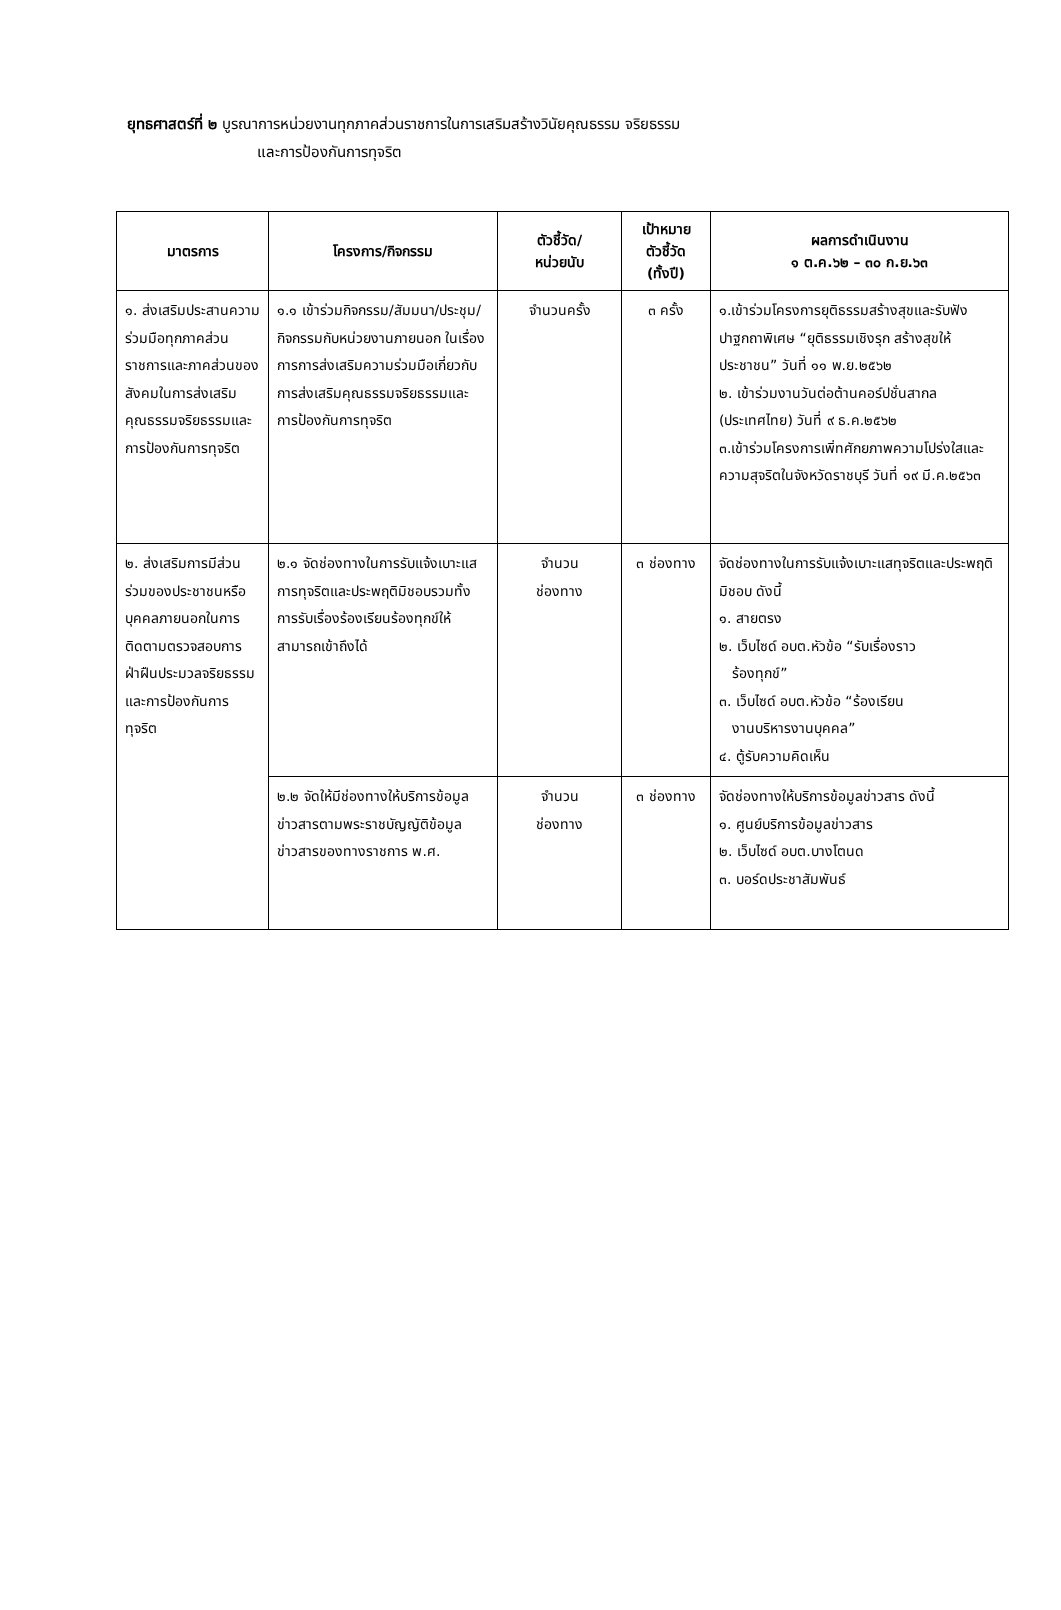ยุทธศาสตร์ที่ ๒ บูรณาการหน่วยงานทุกภาคส่วนราชการในการเสริมสร้างวินัยคุณธรรม จริยธรรม
และการป้องกันการทุจริต
| มาตรการ | โครงการ/กิจกรรม | ตัวชี้วัด/ หน่วยนับ | เป้าหมาย ตัวชี้วัด (ทั้งปี) | ผลการดำเนินงาน ๑ ต.ค.๖๒ – ๓๐ ก.ย.๖๓ |
| --- | --- | --- | --- | --- |
| ๑. ส่งเสริมประสานความร่วมมือทุกภาคส่วนราชการและภาคส่วนของสังคมในการส่งเสริมคุณธรรมจริยธรรมและการป้องกันการทุจริต | ๑.๑ เข้าร่วมกิจกรรม/สัมมนา/ประชุม/กิจกรรมกับหน่วยงานภายนอก ในเรื่องการการส่งเสริมความร่วมมือเกี่ยวกับการส่งเสริมคุณธรรมจริยธรรมและการป้องกันการทุจริต | จำนวนครั้ง | ๓ ครั้ง | ๑.เข้าร่วมโครงการยุติธรรมสร้างสุขและรับฟังปาฐกถาพิเศษ “ยุติธรรมเชิงรุก สร้างสุขให้ประชาชน” วันที่ ๑๑ พ.ย.๒๕๖๒ ๒. เข้าร่วมงานวันต่อต้านคอร์ปชั่นสากล (ประเทศไทย) วันที่ ๙ ธ.ค.๒๕๖๒ ๓.เข้าร่วมโครงการเพิ่ทศักยภาพความโปร่งใสและความสุจริตในจังหวัดราชบุรี วันที่ ๑๙ มี.ค.๒๕๖๓ |
| ๒. ส่งเสริมการมีส่วนร่วมของประชาชนหรือบุคคลภายนอกในการติดตามตรวจสอบการฝ่าฝืนประมวลจริยธรรมและการป้องกันการทุจริต | ๒.๑ จัดช่องทางในการรับแจ้งเบาะแสการทุจริตและประพฤติมิชอบรวมทั้งการรับเรื่องร้องเรียนร้องทุกข์ให้สามารถเข้าถึงได้ | จำนวน ช่องทาง | ๓ ช่องทาง | จัดช่องทางในการรับแจ้งเบาะแสทุจริตและประพฤติมิชอบ ดังนี้ ๑. สายตรง ๒. เว็บไซด์ อบต.หัวข้อ “รับเรื่องราว ร้องทุกข์” ๓. เว็บไซด์ อบต.หัวข้อ “ร้องเรียน งานบริหารงานบุคคล” ๔. ตู้รับความคิดเห็น |
| | ๒.๒ จัดให้มีช่องทางให้บริการข้อมูลข่าวสารตามพระราชบัญญัติข้อมูลข่าวสารของทางราชการ พ.ศ. | จำนวน ช่องทาง | ๓ ช่องทาง | จัดช่องทางให้บริการข้อมูลข่าวสาร ดังนี้ ๑. ศูนย์บริการข้อมูลข่าวสาร ๒. เว็บไซด์ อบต.บางโตนด ๓. บอร์ดประชาสัมพันธ์ |